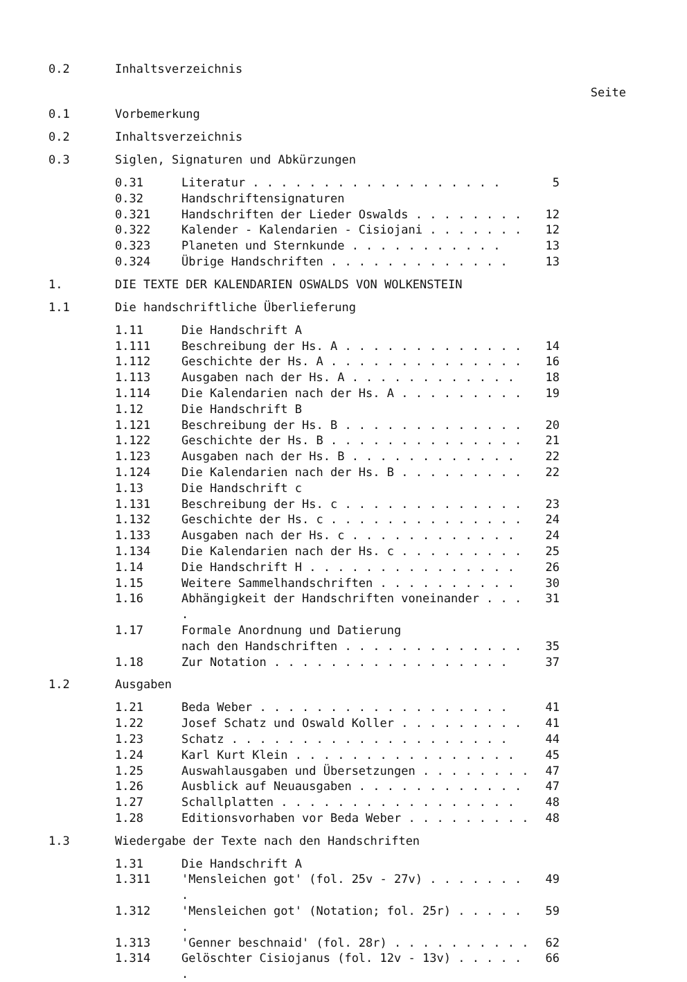0.2 Inhaltsverzeichnis
Seite
0.1 Vorbemerkung
0.2 Inhaltsverzeichnis
0.3 Siglen, Signaturen und Abkürzungen
| 0.31 | Literatur . . . . . . . . . . . . . . . . . . | 5 |
| 0.32 | Handschriftensignaturen | |
| 0.321 | Handschriften der Lieder Oswalds . . . . . . . . | 12 |
| 0.322 | Kalender - Kalendarien - Cisiojani . . . . . . . | 12 |
| 0.323 | Planeten und Sternkunde . . . . . . . . . . . | 13 |
| 0.324 | Übrige Handschriften . . . . . . . . . . . . . | 13 |
1. DIE TEXTE DER KALENDARIEN OSWALDS VON WOLKENSTEIN
1.1 Die handschriftliche Überlieferung
| 1.11 | Die Handschrift A | |
| 1.111 | Beschreibung der Hs. A . . . . . . . . . . . . . | 14 |
| 1.112 | Geschichte der Hs. A . . . . . . . . . . . . . . | 16 |
| 1.113 | Ausgaben nach der Hs. A . . . . . . . . . . . . | 18 |
| 1.114 | Die Kalendarien nach der Hs. A . . . . . . . . . | 19 |
| 1.12 | Die Handschrift B | |
| 1.121 | Beschreibung der Hs. B . . . . . . . . . . . . . | 20 |
| 1.122 | Geschichte der Hs. B . . . . . . . . . . . . . . | 21 |
| 1.123 | Ausgaben nach der Hs. B . . . . . . . . . . . . | 22 |
| 1.124 | Die Kalendarien nach der Hs. B . . . . . . . . . | 22 |
| 1.13 | Die Handschrift c | |
| 1.131 | Beschreibung der Hs. c . . . . . . . . . . . . . | 23 |
| 1.132 | Geschichte der Hs. c . . . . . . . . . . . . . . | 24 |
| 1.133 | Ausgaben nach der Hs. c . . . . . . . . . . . . | 24 |
| 1.134 | Die Kalendarien nach der Hs. c . . . . . . . . . | 25 |
| 1.14 | Die Handschrift H . . . . . . . . . . . . . . . | 26 |
| 1.15 | Weitere Sammelhandschriften . . . . . . . . . . | 30 |
| 1.16 | Abhängigkeit der Handschriften voneinander . . . . | 31 |
| 1.17 | Formale Anordnung und Datierung nach den Handschriften . . . . . . . . . . . . . | 35 |
| 1.18 | Zur Notation . . . . . . . . . . . . . . . . . | 37 |
1.2 Ausgaben
| 1.21 | Beda Weber . . . . . . . . . . . . . . . . . . | 41 |
| 1.22 | Josef Schatz und Oswald Koller . . . . . . . . . | 41 |
| 1.23 | Schatz . . . . . . . . . . . . . . . . . . . . | 44 |
| 1.24 | Karl Kurt Klein . . . . . . . . . . . . . . . . | 45 |
| 1.25 | Auswahlausgaben und Übersetzungen . . . . . . . . | 47 |
| 1.26 | Ausblick auf Neuausgaben . . . . . . . . . . . . | 47 |
| 1.27 | Schallplatten . . . . . . . . . . . . . . . . . | 48 |
| 1.28 | Editionsvorhaben vor Beda Weber . . . . . . . . . | 48 |
1.3 Wiedergabe der Texte nach den Handschriften
| 1.31 | Die Handschrift A | |
| 1.311 | 'Mensleichen got' (fol. 25v - 27v) . . . . . . . . | 49 |
| 1.312 | 'Mensleichen got' (Notation; fol. 25r) . . . . . . | 59 |
| 1.313 | 'Genner beschnaid' (fol. 28r) . . . . . . . . . . | 62 |
| 1.314 | Gelöschter Cisiojanus (fol. 12v - 13v) . . . . . . | 66 |